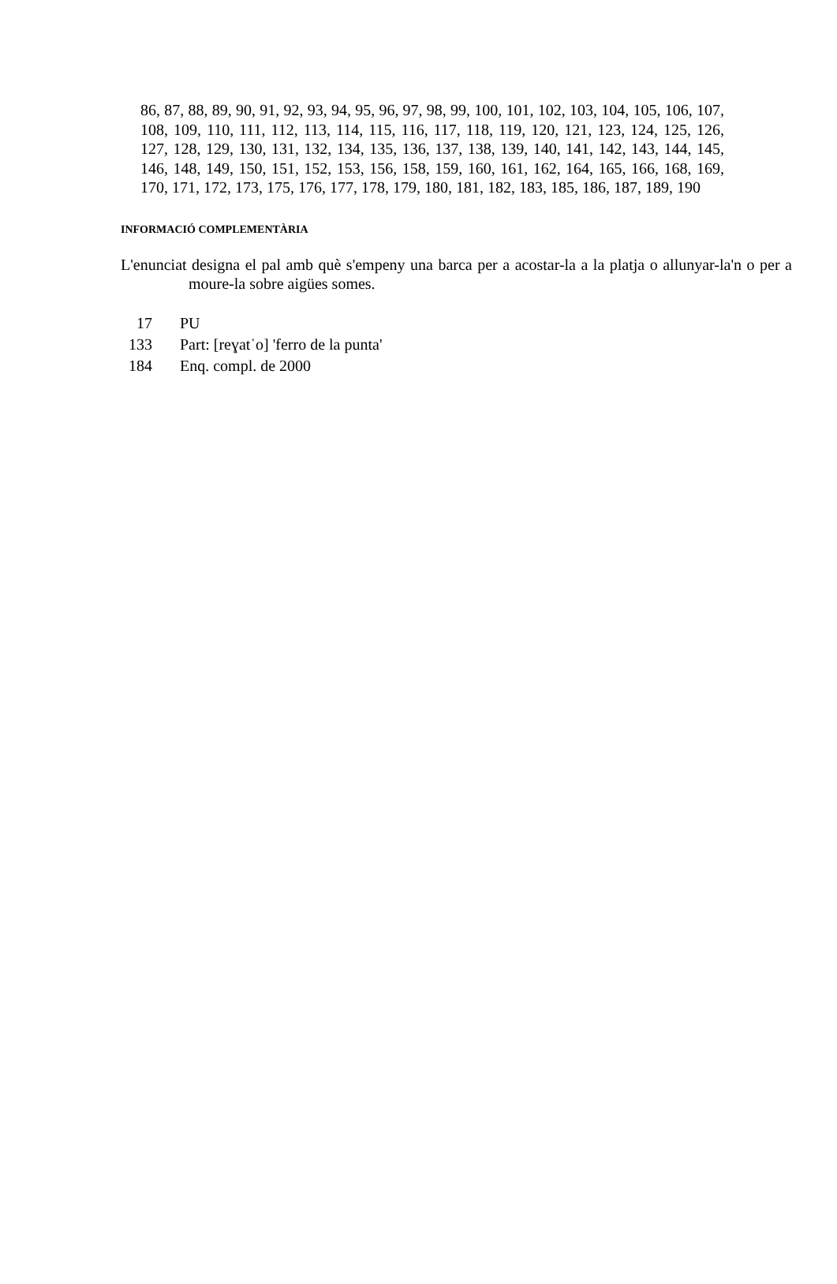86, 87, 88, 89, 90, 91, 92, 93, 94, 95, 96, 97, 98, 99, 100, 101, 102, 103, 104, 105, 106, 107, 108, 109, 110, 111, 112, 113, 114, 115, 116, 117, 118, 119, 120, 121, 123, 124, 125, 126, 127, 128, 129, 130, 131, 132, 134, 135, 136, 137, 138, 139, 140, 141, 142, 143, 144, 145, 146, 148, 149, 150, 151, 152, 153, 156, 158, 159, 160, 161, 162, 164, 165, 166, 168, 169, 170, 171, 172, 173, 175, 176, 177, 178, 179, 180, 181, 182, 183, 185, 186, 187, 189, 190
INFORMACIÓ COMPLEMENTÀRIA
L'enunciat designa el pal amb què s'empeny una barca per a acostar-la a la platja o allunyar-la'n o per a moure-la sobre aigües somes.
17 PU
133 Part: [reɣatˈo] 'ferro de la punta'
184 Enq. compl. de 2000